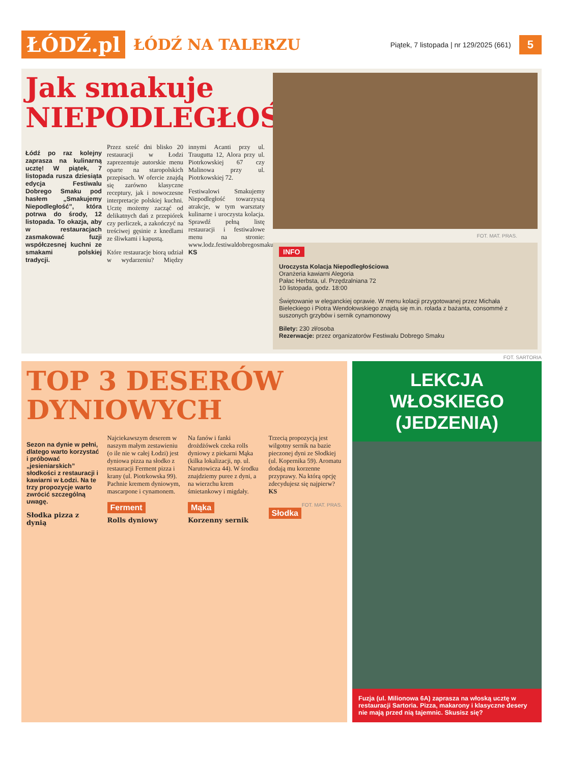ŁÓDŹ.pl
ŁÓDŹ NA TALERZU
Piątek, 7 listopada | nr 129/2025 (661)
5
Jak smakuje NIEPODLEGŁOŚĆ?
Łódź po raz kolejny zaprasza na kulinarną ucztę! W piątek, 7 listopada rusza dziesiąta edycja Festiwalu Dobrego Smaku pod hasłem „Smakujemy Niepodległość”, która potrwa do środy, 12 listopada. To okazja, aby w restauracjach zasmakować fuzji współczesnej kuchni ze smakami polskiej tradycji.
Przez sześć dni blisko 20 restauracji w Łodzi zaprezentuje autorskie menu oparte na staropolskich przepisach. W ofercie znajdą się zarówno klasyczne receptury, jak i nowoczesne interpretacje polskiej kuchni. Ucztę możemy zacząć od delikatnych dań z przepiórek czy perliczek, a zakończyć na treściwej gęsinie z knedlami ze śliwkami i kapustą.
Które restauracje biorą udział w wydarzeniu? Między innymi Acanti przy ul. Traugutta 12, Alora przy ul. Piotrkowskiej 67 czy Malinowa przy ul. Piotrkowskiej 72.
Festiwalowi Smakujemy Niepodległość towarzyszą atrakcje, w tym warsztaty kulinarne i uroczysta kolacja. Sprawdź pełną listę restauracji i festiwalowe menu na stronie: www.lodz.festiwaldobregosmaku.eu. KS
FOT. MAT. PRAS.
INFO
Uroczysta Kolacja Niepodległościowa
Oranżeria kawiarni Alegoria
Pałac Herbsta, ul. Przędzalniana 72
10 listopada, godz. 18:00
Świętowanie w eleganckiej oprawie. W menu kolacji przygotowanej przez Michała Bieleckiego i Piotra Wendołowskiego znajdą się m.in. rolada z bażanta, consommé z suszonych grzybów i sernik cynamonowy
Bilety: 230 zł/osoba
Rezerwacje: przez organizatorów Festiwalu Dobrego Smaku
FOT. SARTORIA
TOP 3 DESERÓW DYNIOWYCH
Sezon na dynie w pełni, dlatego warto korzystać i próbować „jesieniarskich” słodkości z restauracji i kawiarni w Łodzi. Na te trzy propozycje warto zwrócić szczególną uwagę.
Słodka pizza z dynią
Najciekawszym deserem w naszym małym zestawieniu (o ile nie w całej Łodzi) jest dyniowa pizza na słodko z restauracji Ferment pizza i krany (ul. Piotrkowska 99). Pachnie kremem dyniowym, mascarpone i cynamonem.
Ferment
Rolls dyniowy
Na fanów i fanki drożdżówek czeka rolls dyniowy z piekarni Mąka (kilka lokalizacji, np. ul. Narutowicza 44). W środku znajdziemy puree z dyni, a na wierzchu krem śmietankowy i migdały.
Mąka
Korzenny sernik
Trzecią propozycją jest wilgotny sernik na bazie pieczonej dyni ze Słodkiej (ul. Kopernika 59). Aromatu dodają mu korzenne przyprawy. Na którą opcję zdecydujesz się najpierw? KS
FOT. MAT. PRAS.
Słodka
LEKCJA WŁOSKIEGO (JEDZENIA)
Fuzja (ul. Milionowa 6A) zaprasza na włoską ucztę w restauracji Sartoria. Pizza, makarony i klasyczne desery nie mają przed nią tajemnic. Skusisz się?